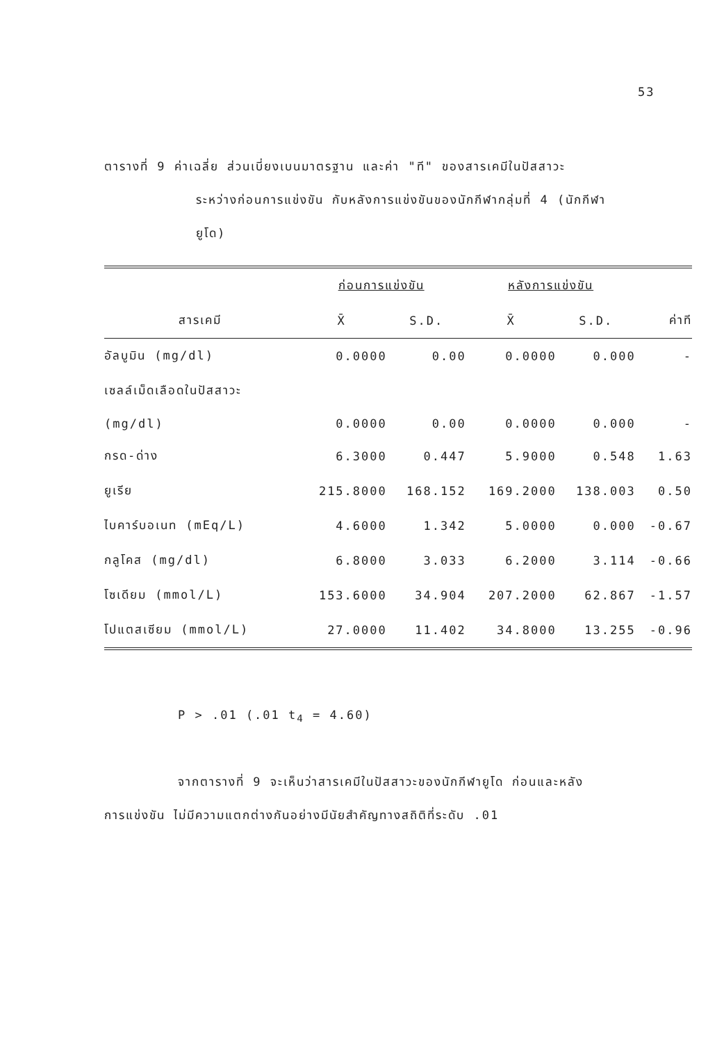53
ตารางที่ 9 ค่าเฉลี่ย ส่วนเบี่ยงเบนมาตรฐาน และค่า "ที" ของสารเคมีในปัสสาวะ
ระหว่างก่อนการแข่งขัน กับหลังการแข่งขันของนักกีฬากลุ่มที่ 4 (นักกีฬา
ยูโด)
| | ก่อนการแข่งขัน | | หลังการแข่งขัน | | |
| --- | --- | --- | --- | --- | --- |
| สารเคมี | X̄ | S.D. | X̄ | S.D. | ค่าที |
| อัลบูมิน (mg/dl) | 0.0000 | 0.00 | 0.0000 | 0.000 | - |
| เซลล์เม็ดเลือดในปัสสาวะ | | | | | |
| (mg/dl) | 0.0000 | 0.00 | 0.0000 | 0.000 | - |
| กรด-ด่าง | 6.3000 | 0.447 | 5.9000 | 0.548 | 1.63 |
| ยูเรีย | 215.8000 | 168.152 | 169.2000 | 138.003 | 0.50 |
| ไบคาร์บอเนท (mEq/L) | 4.6000 | 1.342 | 5.0000 | 0.000 | -0.67 |
| กลูโคส (mg/dl) | 6.8000 | 3.033 | 6.2000 | 3.114 | -0.66 |
| โซเดียม (mmol/L) | 153.6000 | 34.904 | 207.2000 | 62.867 | -1.57 |
| โปแตสเซียม (mmol/L) | 27.0000 | 11.402 | 34.8000 | 13.255 | -0.96 |
P > .01 (.01 t<sub>4</sub> = 4.60)
จากตารางที่ 9 จะเห็นว่าสารเคมีในปัสสาวะของนักกีฬายูโด ก่อนและหลัง
การแข่งขัน ไม่มีความแตกต่างกันอย่างมีนัยสำคัญทางสถิติที่ระดับ .01